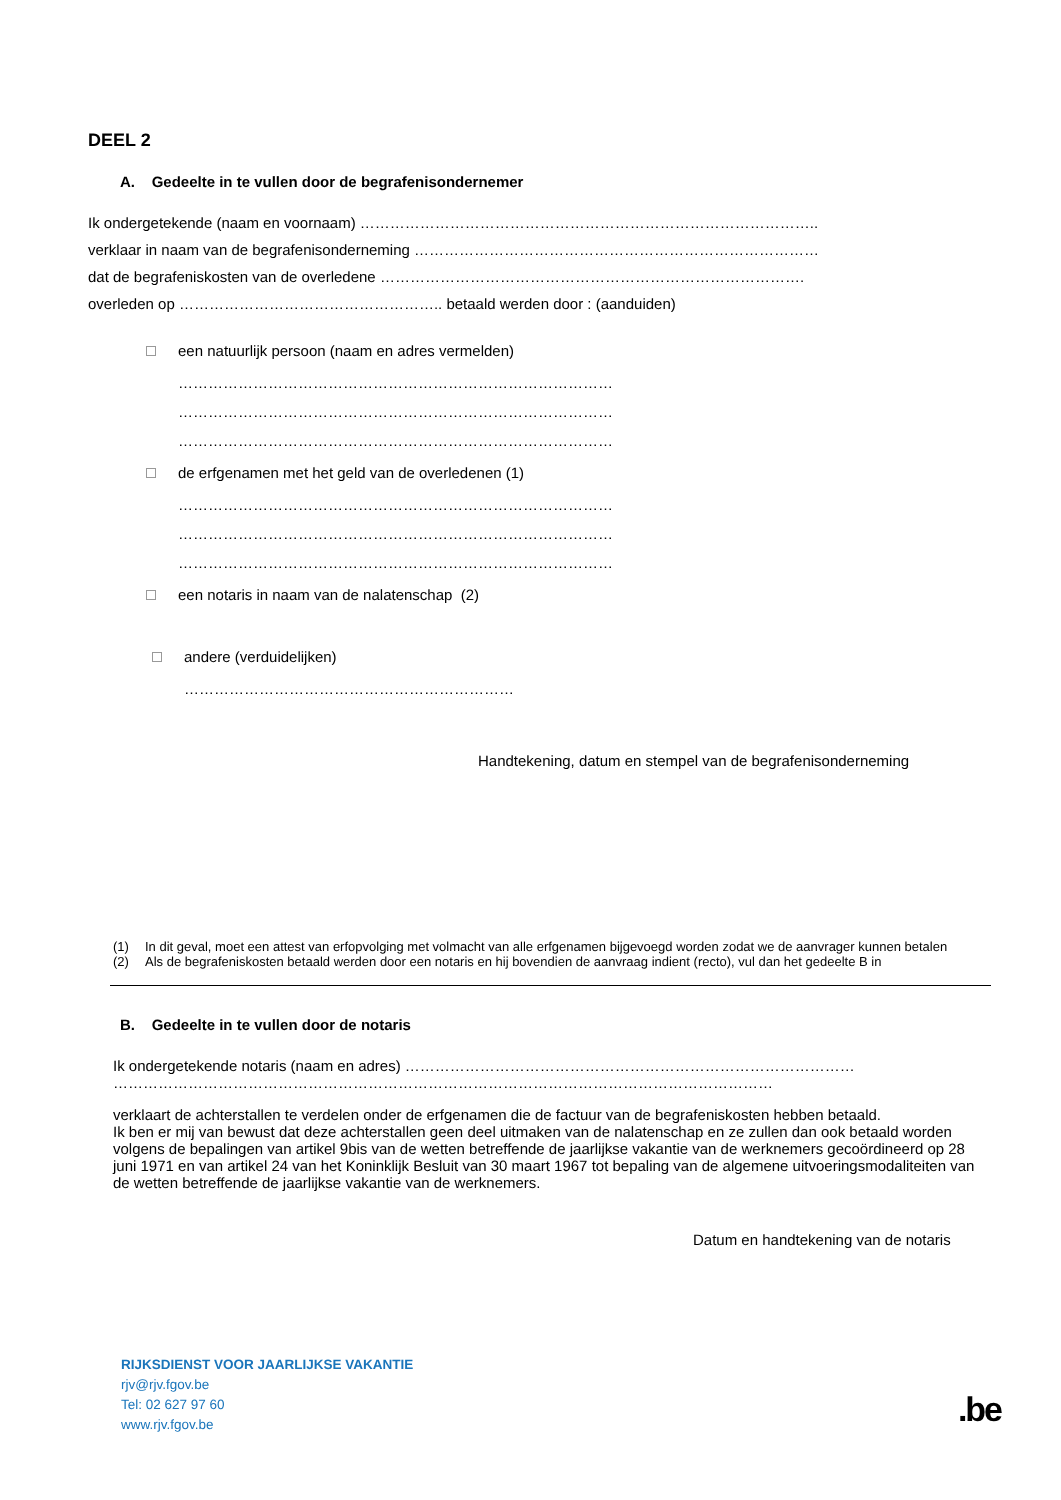DEEL 2
A. Gedeelte in te vullen door de begrafenisondernemer
Ik ondergetekende (naam en voornaam) ………………………………………………………………………………..
verklaar in naam van de begrafenisonderneming ………………………………………………………………………
dat de begrafeniskosten van de overledene ………………………………………………………………………….
overleden op …………………………………………….. betaald werden door : (aanduiden)
een natuurlijk persoon (naam en adres vermelden)
……………………………………………………………………………
……………………………………………………………………………
……………………………………………………………………………
de erfgenamen met het geld van de overledenen (1)
……………………………………………………………………………
……………………………………………………………………………
……………………………………………………………………………
een notaris in naam van de nalatenschap (2)
andere (verduidelijken)
…………………………………………………………
Handtekening, datum en stempel van de begrafenisonderneming
(1) In dit geval, moet een attest van erfopvolging met volmacht van alle erfgenamen bijgevoegd worden zodat we de aanvrager kunnen betalen
(2) Als de begrafeniskosten betaald werden door een notaris en hij bovendien de aanvraag indient (recto), vul dan het gedeelte B in
B. Gedeelte in te vullen door de notaris
Ik ondergetekende notaris (naam en adres) ………………………………………………………………………………
……………………………………………………………………………………………………………………
verklaart de achterstallen te verdelen onder de erfgenamen die de factuur van de begrafeniskosten hebben betaald.
Ik ben er mij van bewust dat deze achterstallen geen deel uitmaken van de nalatenschap en ze zullen dan ook betaald worden volgens de bepalingen van artikel 9bis van de wetten betreffende de jaarlijkse vakantie van de werknemers gecoördineerd op 28 juni 1971 en van artikel 24 van het Koninklijk Besluit van 30 maart 1967 tot bepaling van de algemene uitvoeringsmodaliteiten van de wetten betreffende de jaarlijkse vakantie van de werknemers.
Datum en handtekening van de notaris
RIJKSDIENST VOOR JAARLIJKSE VAKANTIE
rjv@rjv.fgov.be
Tel: 02 627 97 60
www.rjv.fgov.be
.be